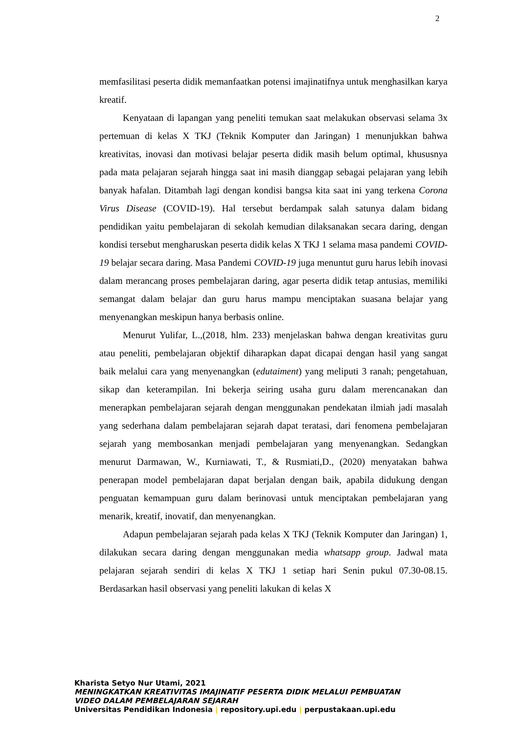2
memfasilitasi peserta didik memanfaatkan potensi imajinatifnya untuk menghasilkan karya kreatif.
Kenyataan di lapangan yang peneliti temukan saat melakukan observasi selama 3x pertemuan di kelas X TKJ (Teknik Komputer dan Jaringan) 1 menunjukkan bahwa kreativitas, inovasi dan motivasi belajar peserta didik masih belum optimal, khususnya pada mata pelajaran sejarah hingga saat ini masih dianggap sebagai pelajaran yang lebih banyak hafalan. Ditambah lagi dengan kondisi bangsa kita saat ini yang terkena Corona Virus Disease (COVID-19). Hal tersebut berdampak salah satunya dalam bidang pendidikan yaitu pembelajaran di sekolah kemudian dilaksanakan secara daring, dengan kondisi tersebut mengharuskan peserta didik kelas X TKJ 1 selama masa pandemi COVID-19 belajar secara daring. Masa Pandemi COVID-19 juga menuntut guru harus lebih inovasi dalam merancang proses pembelajaran daring, agar peserta didik tetap antusias, memiliki semangat dalam belajar dan guru harus mampu menciptakan suasana belajar yang menyenangkan meskipun hanya berbasis online.
Menurut Yulifar, L.,(2018, hlm. 233) menjelaskan bahwa dengan kreativitas guru atau peneliti, pembelajaran objektif diharapkan dapat dicapai dengan hasil yang sangat baik melalui cara yang menyenangkan (edutaiment) yang meliputi 3 ranah; pengetahuan, sikap dan keterampilan. Ini bekerja seiring usaha guru dalam merencanakan dan menerapkan pembelajaran sejarah dengan menggunakan pendekatan ilmiah jadi masalah yang sederhana dalam pembelajaran sejarah dapat teratasi, dari fenomena pembelajaran sejarah yang membosankan menjadi pembelajaran yang menyenangkan. Sedangkan menurut Darmawan, W., Kurniawati, T., & Rusmiati,D., (2020) menyatakan bahwa penerapan model pembelajaran dapat berjalan dengan baik, apabila didukung dengan penguatan kemampuan guru dalam berinovasi untuk menciptakan pembelajaran yang menarik, kreatif, inovatif, dan menyenangkan.
Adapun pembelajaran sejarah pada kelas X TKJ (Teknik Komputer dan Jaringan) 1, dilakukan secara daring dengan menggunakan media whatsapp group. Jadwal mata pelajaran sejarah sendiri di kelas X TKJ 1 setiap hari Senin pukul 07.30-08.15. Berdasarkan hasil observasi yang peneliti lakukan di kelas X
Kharista Setyo Nur Utami, 2021
MENINGKATKAN KREATIVITAS IMAJINATIF PESERTA DIDIK MELALUI PEMBUATAN
VIDEO DALAM PEMBELAJARAN SEJARAH
Universitas Pendidikan Indonesia | repository.upi.edu | perpustakaan.upi.edu